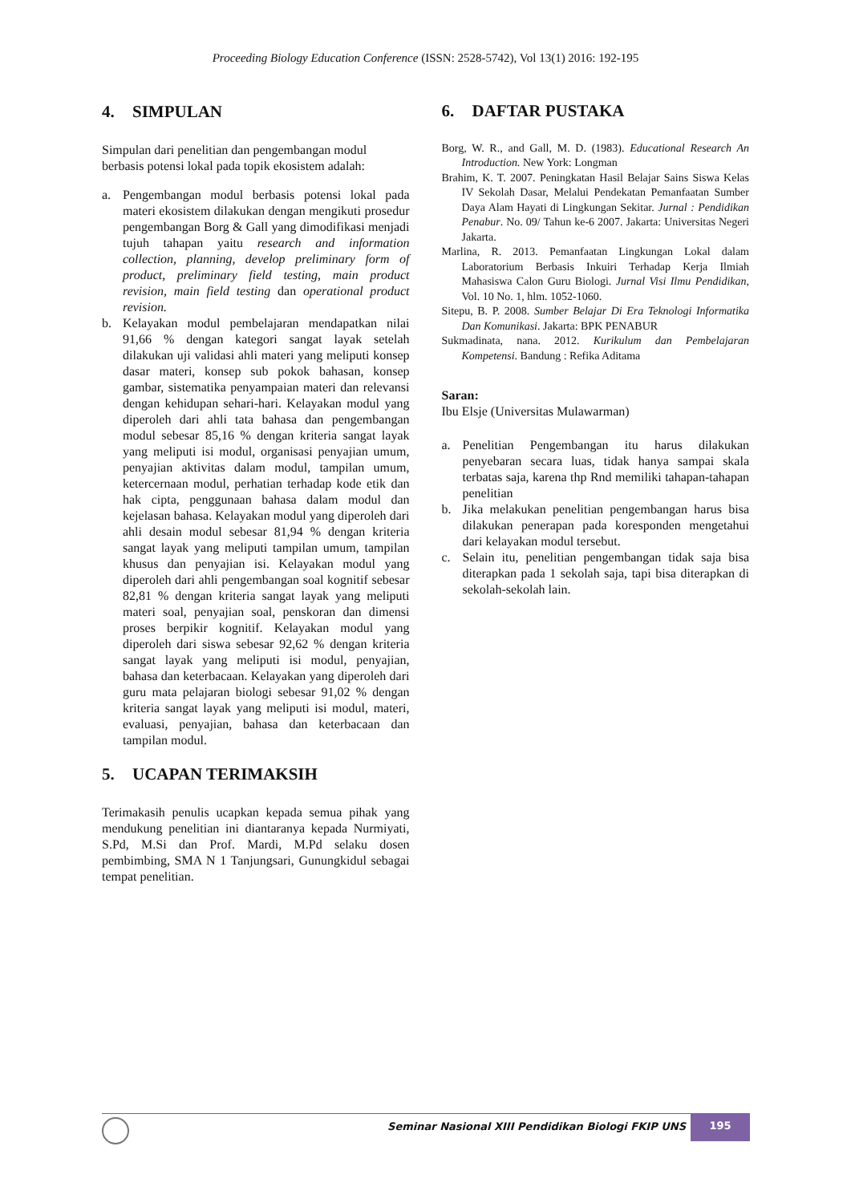Proceeding Biology Education Conference (ISSN: 2528-5742), Vol 13(1) 2016: 192-195
4. SIMPULAN
Simpulan dari penelitian dan pengembangan modul berbasis potensi lokal pada topik ekosistem adalah:
a. Pengembangan modul berbasis potensi lokal pada materi ekosistem dilakukan dengan mengikuti prosedur pengembangan Borg & Gall yang dimodifikasi menjadi tujuh tahapan yaitu research and information collection, planning, develop preliminary form of product, preliminary field testing, main product revision, main field testing dan operational product revision.
b. Kelayakan modul pembelajaran mendapatkan nilai 91,66 % dengan kategori sangat layak setelah dilakukan uji validasi ahli materi yang meliputi konsep dasar materi, konsep sub pokok bahasan, konsep gambar, sistematika penyampaian materi dan relevansi dengan kehidupan sehari-hari. Kelayakan modul yang diperoleh dari ahli tata bahasa dan pengembangan modul sebesar 85,16 % dengan kriteria sangat layak yang meliputi isi modul, organisasi penyajian umum, penyajian aktivitas dalam modul, tampilan umum, ketercernaan modul, perhatian terhadap kode etik dan hak cipta, penggunaan bahasa dalam modul dan kejelasan bahasa. Kelayakan modul yang diperoleh dari ahli desain modul sebesar 81,94 % dengan kriteria sangat layak yang meliputi tampilan umum, tampilan khusus dan penyajian isi. Kelayakan modul yang diperoleh dari ahli pengembangan soal kognitif sebesar 82,81 % dengan kriteria sangat layak yang meliputi materi soal, penyajian soal, penskoran dan dimensi proses berpikir kognitif. Kelayakan modul yang diperoleh dari siswa sebesar 92,62 % dengan kriteria sangat layak yang meliputi isi modul, penyajian, bahasa dan keterbacaan. Kelayakan yang diperoleh dari guru mata pelajaran biologi sebesar 91,02 % dengan kriteria sangat layak yang meliputi isi modul, materi, evaluasi, penyajian, bahasa dan keterbacaan dan tampilan modul.
5. UCAPAN TERIMAKSIH
Terimakasih penulis ucapkan kepada semua pihak yang mendukung penelitian ini diantaranya kepada Nurmiyati, S.Pd, M.Si dan Prof. Mardi, M.Pd selaku dosen pembimbing, SMA N 1 Tanjungsari, Gunungkidul sebagai tempat penelitian.
6. DAFTAR PUSTAKA
Borg, W. R., and Gall, M. D. (1983). Educational Research An Introduction. New York: Longman
Brahim, K. T. 2007. Peningkatan Hasil Belajar Sains Siswa Kelas IV Sekolah Dasar, Melalui Pendekatan Pemanfaatan Sumber Daya Alam Hayati di Lingkungan Sekitar. Jurnal : Pendidikan Penabur. No. 09/ Tahun ke-6 2007. Jakarta: Universitas Negeri Jakarta.
Marlina, R. 2013. Pemanfaatan Lingkungan Lokal dalam Laboratorium Berbasis Inkuiri Terhadap Kerja Ilmiah Mahasiswa Calon Guru Biologi. Jurnal Visi Ilmu Pendidikan, Vol. 10 No. 1, hlm. 1052-1060.
Sitepu, B. P. 2008. Sumber Belajar Di Era Teknologi Informatika Dan Komunikasi. Jakarta: BPK PENABUR
Sukmadinata, nana. 2012. Kurikulum dan Pembelajaran Kompetensi. Bandung : Refika Aditama
Saran:
Ibu Elsje (Universitas Mulawarman)
a. Penelitian Pengembangan itu harus dilakukan penyebaran secara luas, tidak hanya sampai skala terbatas saja, karena thp Rnd memiliki tahapan-tahapan penelitian
b. Jika melakukan penelitian pengembangan harus bisa dilakukan penerapan pada koresponden mengetahui dari kelayakan modul tersebut.
c. Selain itu, penelitian pengembangan tidak saja bisa diterapkan pada 1 sekolah saja, tapi bisa diterapkan di sekolah-sekolah lain.
Seminar Nasional XIII Pendidikan Biologi FKIP UNS
195